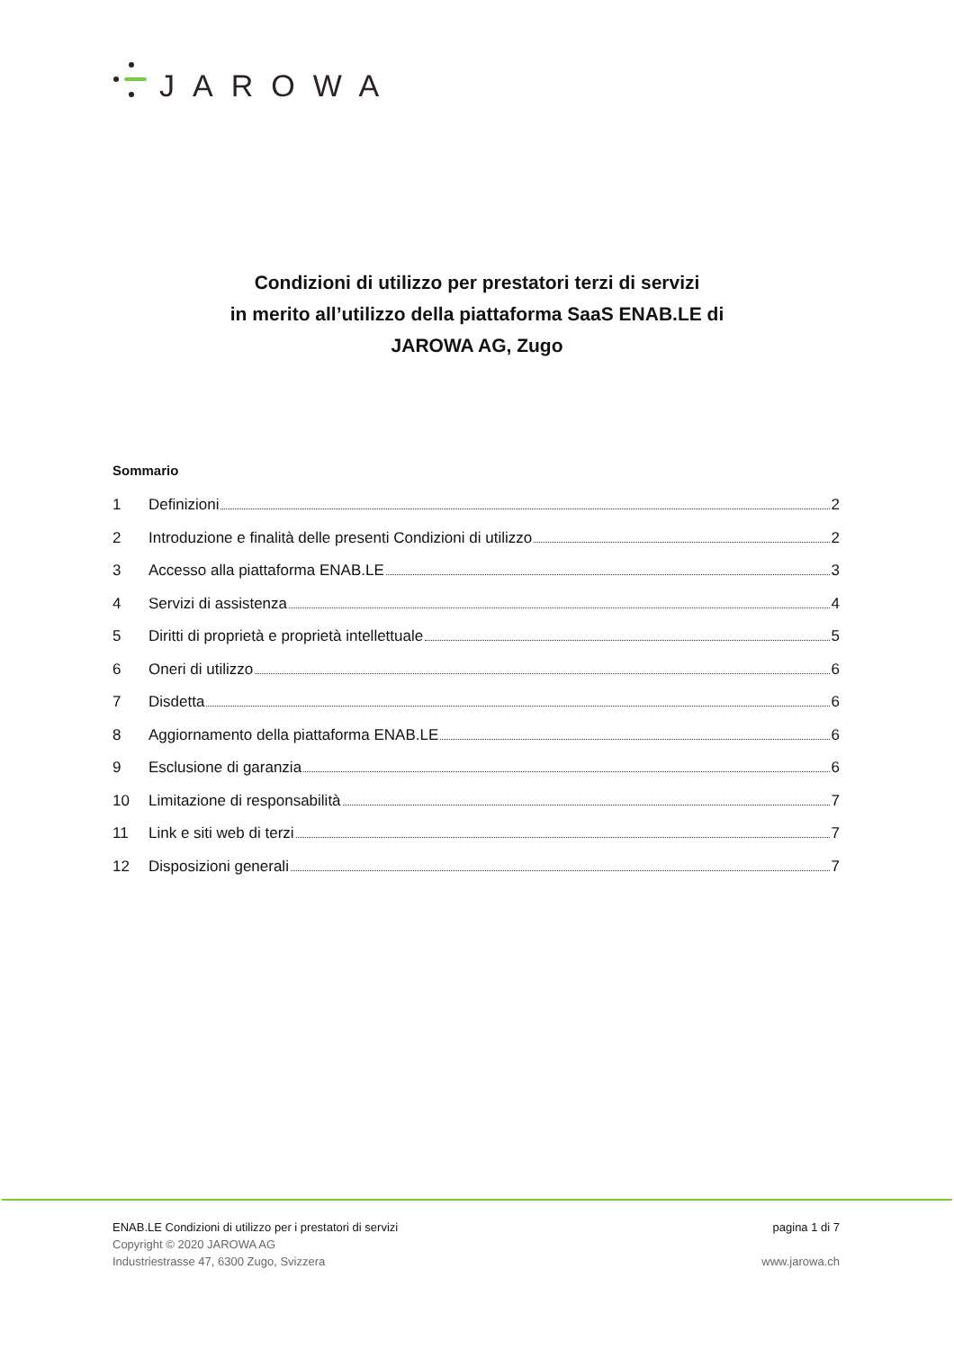JAROWA
Condizioni di utilizzo per prestatori terzi di servizi
in merito all’utilizzo della piattaforma SaaS ENAB.LE di
JAROWA AG, Zugo
Sommario
1 Definizioni 2
2 Introduzione e finalità delle presenti Condizioni di utilizzo 2
3 Accesso alla piattaforma ENAB.LE 3
4 Servizi di assistenza 4
5 Diritti di proprietà e proprietà intellettuale 5
6 Oneri di utilizzo 6
7 Disdetta 6
8 Aggiornamento della piattaforma ENAB.LE 6
9 Esclusione di garanzia 6
10 Limitazione di responsabilità 7
11 Link e siti web di terzi 7
12 Disposizioni generali 7
ENAB.LE Condizioni di utilizzo per i prestatori di servizi
Copyright © 2020 JAROWA AG
Industriestrasse 47, 6300 Zugo, Svizzera
pagina 1 di 7
www.jarowa.ch